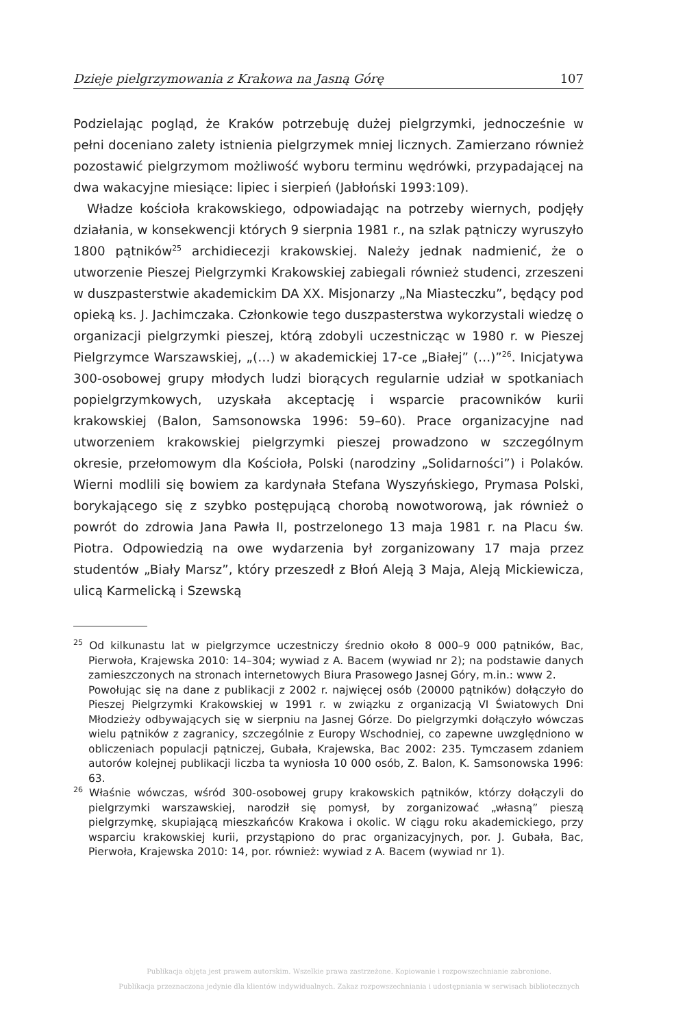Dzieje pielgrzymowania z Krakowa na Jasną Górę 107
Podzielając pogląd, że Kraków potrzebuję dużej pielgrzymki, jednocześnie w pełni doceniano zalety istnienia pielgrzymek mniej licznych. Zamierzano również pozostawić pielgrzymom możliwość wyboru terminu wędrówki, przypadającej na dwa wakacyjne miesiące: lipiec i sierpień (Jabłoński 1993:109).
Władze kościoła krakowskiego, odpowiadając na potrzeby wiernych, podjęły działania, w konsekwencji których 9 sierpnia 1981 r., na szlak pątniczy wyruszyło 1800 pątników<sup>25</sup> archidiecezji krakowskiej. Należy jednak nadmienić, że o utworzenie Pieszej Pielgrzymki Krakowskiej zabiegali również studenci, zrzeszeni w duszpasterstwie akademickim DA XX. Misjonarzy „Na Miasteczku”, będący pod opieką ks. J. Jachimczaka. Członkowie tego duszpasterstwa wykorzystali wiedzę o organizacji pielgrzymki pieszej, którą zdobyli uczestnicząc w 1980 r. w Pieszej Pielgrzymce Warszawskiej, „(…) w akademickiej 17-ce „Białej” (…)”<sup>26</sup>. Inicjatywa 300-osobowej grupy młodych ludzi biorących regularnie udział w spotkaniach popielgrzymkowych, uzyskała akceptację i wsparcie pracowników kurii krakowskiej (Balon, Samsonowska 1996: 59–60). Prace organizacyjne nad utworzeniem krakowskiej pielgrzymki pieszej prowadzono w szczególnym okresie, przełomowym dla Kościoła, Polski (narodziny „Solidarności”) i Polaków. Wierni modlili się bowiem za kardynała Stefana Wyszyńskiego, Prymasa Polski, borykającego się z szybko postępującą chorobą nowotworową, jak również o powrót do zdrowia Jana Pawła II, postrzelonego 13 maja 1981 r. na Placu św. Piotra. Odpowiedzią na owe wydarzenia był zorganizowany 17 maja przez studentów „Biały Marsz”, który przeszedł z Błoń Aleją 3 Maja, Aleją Mickiewicza, ulicą Karmelicką i Szewską
<sup>25</sup> Od kilkunastu lat w pielgrzymce uczestniczy średnio około 8 000–9 000 pątników, Bac, Pierwoła, Krajewska 2010: 14–304; wywiad z A. Bacem (wywiad nr 2); na podstawie danych zamieszczonych na stronach internetowych Biura Prasowego Jasnej Góry, m.in.: www 2.
Powołując się na dane z publikacji z 2002 r. najwięcej osób (20000 pątników) dołączyło do Pieszej Pielgrzymki Krakowskiej w 1991 r. w związku z organizacją VI Światowych Dni Młodzieży odbywających się w sierpniu na Jasnej Górze. Do pielgrzymki dołączyło wówczas wielu pątników z zagranicy, szczególnie z Europy Wschodniej, co zapewne uwzględniono w obliczeniach populacji pątniczej, Gubała, Krajewska, Bac 2002: 235. Tymczasem zdaniem autorów kolejnej publikacji liczba ta wyniosła 10 000 osób, Z. Balon, K. Samsonowska 1996: 63.
<sup>26</sup> Właśnie wówczas, wśród 300-osobowej grupy krakowskich pątników, którzy dołączyli do pielgrzymki warszawskiej, narodził się pomysł, by zorganizować „własną” pieszą pielgrzymkę, skupiającą mieszkańców Krakowa i okolic. W ciągu roku akademickiego, przy wsparciu krakowskiej kurii, przystąpiono do prac organizacyjnych, por. J. Gubała, Bac, Pierwoła, Krajewska 2010: 14, por. również: wywiad z A. Bacem (wywiad nr 1).
Publikacja objęta jest prawem autorskim. Wszelkie prawa zastrzeżone. Kopiowanie i rozpowszechnianie zabronione.
Publikacja przeznaczona jedynie dla klientów indywidualnych. Zakaz rozpowszechniania i udostępniania w serwisach bibliotecznych